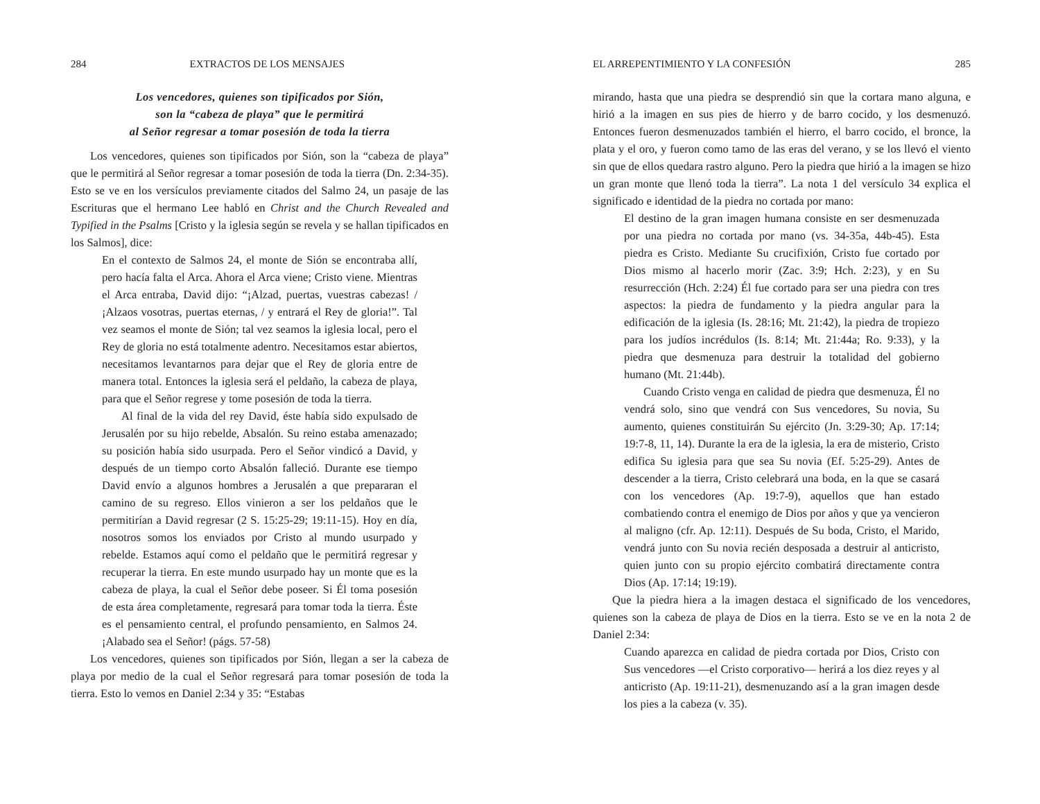284 EXTRACTOS DE LOS MENSAJES
Los vencedores, quienes son tipificados por Sión,
son la “cabeza de playa” que le permitirá
al Señor regresar a tomar posesión de toda la tierra
Los vencedores, quienes son tipificados por Sión, son la “cabeza de playa” que le permitirá al Señor regresar a tomar posesión de toda la tierra (Dn. 2:34-35). Esto se ve en los versículos previamente citados del Salmo 24, un pasaje de las Escrituras que el hermano Lee habló en Christ and the Church Revealed and Typified in the Psalms [Cristo y la iglesia según se revela y se hallan tipificados en los Salmos], dice:
En el contexto de Salmos 24, el monte de Sión se encontraba allí, pero hacía falta el Arca. Ahora el Arca viene; Cristo viene. Mientras el Arca entraba, David dijo: “¡Alzad, puertas, vuestras cabezas! / ¡Alzaos vosotras, puertas eternas, / y entrará el Rey de gloria!”. Tal vez seamos el monte de Sión; tal vez seamos la iglesia local, pero el Rey de gloria no está totalmente adentro. Necesitamos estar abiertos, necesitamos levantarnos para dejar que el Rey de gloria entre de manera total. Entonces la iglesia será el peldaño, la cabeza de playa, para que el Señor regrese y tome posesión de toda la tierra.
Al final de la vida del rey David, éste había sido expulsado de Jerusalén por su hijo rebelde, Absalón. Su reino estaba amenazado; su posición había sido usurpada. Pero el Señor vindicó a David, y después de un tiempo corto Absalón falleció. Durante ese tiempo David envío a algunos hombres a Jerusalén a que prepararan el camino de su regreso. Ellos vinieron a ser los peldaños que le permitirían a David regresar (2 S. 15:25-29; 19:11-15). Hoy en día, nosotros somos los enviados por Cristo al mundo usurpado y rebelde. Estamos aquí como el peldaño que le permitirá regresar y recuperar la tierra. En este mundo usurpado hay un monte que es la cabeza de playa, la cual el Señor debe poseer. Si Él toma posesión de esta área completamente, regresará para tomar toda la tierra. Éste es el pensamiento central, el profundo pensamiento, en Salmos 24. ¡Alabado sea el Señor! (págs. 57-58)
Los vencedores, quienes son tipificados por Sión, llegan a ser la cabeza de playa por medio de la cual el Señor regresará para tomar posesión de toda la tierra. Esto lo vemos en Daniel 2:34 y 35: “Estabas
EL ARREPENTIMIENTO Y LA CONFESIÓN 285
mirando, hasta que una piedra se desprendió sin que la cortara mano alguna, e hirió a la imagen en sus pies de hierro y de barro cocido, y los desmenuzó. Entonces fueron desmenuzados también el hierro, el barro cocido, el bronce, la plata y el oro, y fueron como tamo de las eras del verano, y se los llevó el viento sin que de ellos quedara rastro alguno. Pero la piedra que hirió a la imagen se hizo un gran monte que llenó toda la tierra”. La nota 1 del versículo 34 explica el significado e identidad de la piedra no cortada por mano:
El destino de la gran imagen humana consiste en ser desmenuzada por una piedra no cortada por mano (vs. 34-35a, 44b-45). Esta piedra es Cristo. Mediante Su crucifixión, Cristo fue cortado por Dios mismo al hacerlo morir (Zac. 3:9; Hch. 2:23), y en Su resurrección (Hch. 2:24) Él fue cortado para ser una piedra con tres aspectos: la piedra de fundamento y la piedra angular para la edificación de la iglesia (Is. 28:16; Mt. 21:42), la piedra de tropiezo para los judíos incrédulos (Is. 8:14; Mt. 21:44a; Ro. 9:33), y la piedra que desmenuza para destruir la totalidad del gobierno humano (Mt. 21:44b).
Cuando Cristo venga en calidad de piedra que desmenuza, Él no vendrá solo, sino que vendrá con Sus vencedores, Su novia, Su aumento, quienes constituirán Su ejército (Jn. 3:29-30; Ap. 17:14; 19:7-8, 11, 14). Durante la era de la iglesia, la era de misterio, Cristo edifica Su iglesia para que sea Su novia (Ef. 5:25-29). Antes de descender a la tierra, Cristo celebrará una boda, en la que se casará con los vencedores (Ap. 19:7-9), aquellos que han estado combatiendo contra el enemigo de Dios por años y que ya vencieron al maligno (cfr. Ap. 12:11). Después de Su boda, Cristo, el Marido, vendrá junto con Su novia recién desposada a destruir al anticristo, quien junto con su propio ejército combatirá directamente contra Dios (Ap. 17:14; 19:19).
Que la piedra hiera a la imagen destaca el significado de los vencedores, quienes son la cabeza de playa de Dios en la tierra. Esto se ve en la nota 2 de Daniel 2:34:
Cuando aparezca en calidad de piedra cortada por Dios, Cristo con Sus vencedores —el Cristo corporativo— herirá a los diez reyes y al anticristo (Ap. 19:11-21), desmenuzando así a la gran imagen desde los pies a la cabeza (v. 35).